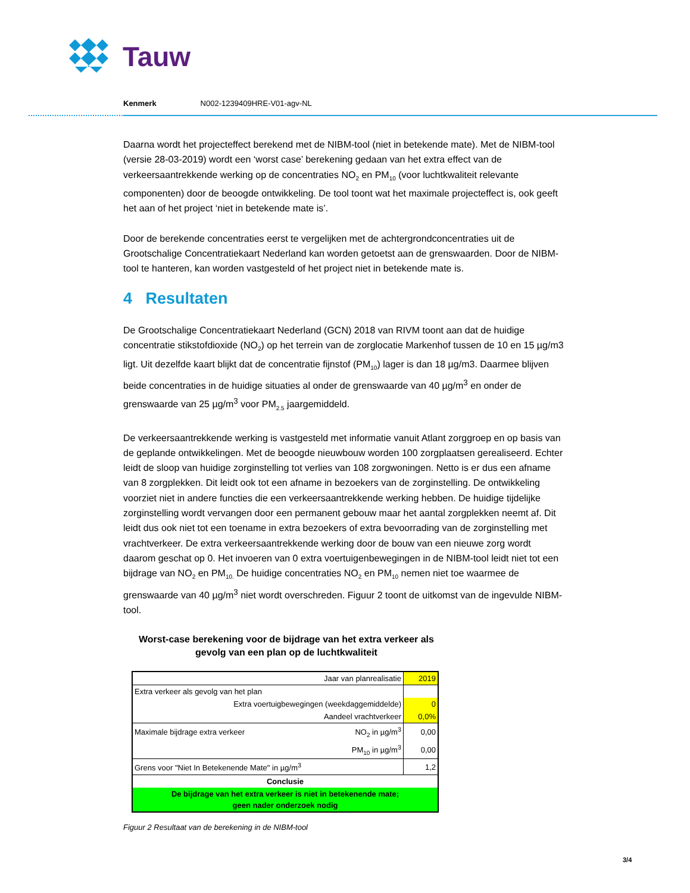Tauw
Kenmerk N002-1239409HRE-V01-agv-NL
Daarna wordt het projecteffect berekend met de NIBM-tool (niet in betekende mate). Met de NIBM-tool (versie 28-03-2019) wordt een ‘worst case’ berekening gedaan van het extra effect van de verkeersaantrekkende werking op de concentraties NO<sub>2</sub> en PM<sub>10</sub> (voor luchtkwaliteit relevante componenten) door de beoogde ontwikkeling. De tool toont wat het maximale projecteffect is, ook geeft het aan of het project ‘niet in betekende mate is’.
Door de berekende concentraties eerst te vergelijken met de achtergrondconcentraties uit de Grootschalige Concentratiekaart Nederland kan worden getoetst aan de grenswaarden. Door de NIBM-tool te hanteren, kan worden vastgesteld of het project niet in betekende mate is.
4 Resultaten
De Grootschalige Concentratiekaart Nederland (GCN) 2018 van RIVM toont aan dat de huidige concentratie stikstofdioxide (NO<sub>2</sub>) op het terrein van de zorglocatie Markenhof tussen de 10 en 15 µg/m3 ligt. Uit dezelfde kaart blijkt dat de concentratie fijnstof (PM<sub>10</sub>) lager is dan 18 µg/m3. Daarmee blijven beide concentraties in de huidige situaties al onder de grenswaarde van 40 µg/m<sup>3</sup> en onder de grenswaarde van 25 µg/m<sup>3</sup> voor PM<sub>2.5</sub> jaargemiddeld.
De verkeersaantrekkende werking is vastgesteld met informatie vanuit Atlant zorggroep en op basis van de geplande ontwikkelingen. Met de beoogde nieuwbouw worden 100 zorgplaatsen gerealiseerd. Echter leidt de sloop van huidige zorginstelling tot verlies van 108 zorgwoningen. Netto is er dus een afname van 8 zorgplekken. Dit leidt ook tot een afname in bezoekers van de zorginstelling. De ontwikkeling voorziet niet in andere functies die een verkeersaantrekkende werking hebben. De huidige tijdelijke zorginstelling wordt vervangen door een permanent gebouw maar het aantal zorgplekken neemt af. Dit leidt dus ook niet tot een toename in extra bezoekers of extra bevoorrading van de zorginstelling met vrachtverkeer. De extra verkeersaantrekkende werking door de bouw van een nieuwe zorg wordt daarom geschat op 0. Het invoeren van 0 extra voertuigenbewegingen in de NIBM-tool leidt niet tot een bijdrage van NO<sub>2</sub> en PM<sub>10.</sub> De huidige concentraties NO<sub>2</sub> en PM<sub>10</sub> nemen niet toe waarmee de grenswaarde van 40 µg/m<sup>3</sup> niet wordt overschreden. Figuur 2 toont de uitkomst van de ingevulde NIBM-tool.
Worst-case berekening voor de bijdrage van het extra verkeer als gevolg van een plan op de luchtkwaliteit
| Jaar van planrealisatie | | 2019 |
| Extra verkeer als gevolg van het plan | | |
| Extra voertuigbewegingen (weekdaggemiddelde) | | 0 |
| Aandeel vrachtverkeer | | 0,0% |
| Maximale bijdrage extra verkeer | NO<sub>2</sub> in µg/m<sup>3</sup> | 0,00 |
| | PM<sub>10</sub> in µg/m<sup>3</sup> | 0,00 |
| Grens voor "Niet In Betekenende Mate" in µg/m<sup>3</sup> | | 1,2 |
| Conclusie | | |
| De bijdrage van het extra verkeer is niet in betekenende mate; geen nader onderzoek nodig | | |
Figuur 2 Resultaat van de berekening in de NIBM-tool
3/4